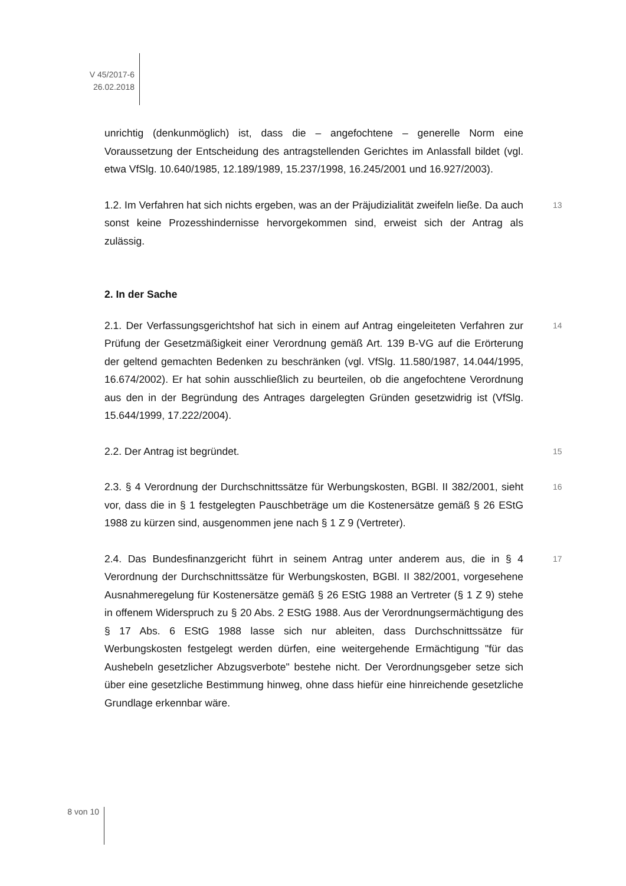V 45/2017-6
26.02.2018
unrichtig (denkunmöglich) ist, dass die – angefochtene – generelle Norm eine Voraussetzung der Entscheidung des antragstellenden Gerichtes im Anlassfall bildet (vgl. etwa VfSlg. 10.640/1985, 12.189/1989, 15.237/1998, 16.245/2001 und 16.927/2003).
13 1.2. Im Verfahren hat sich nichts ergeben, was an der Präjudizialität zweifeln ließe. Da auch sonst keine Prozesshindernisse hervorgekommen sind, erweist sich der Antrag als zulässig.
2. In der Sache
14 2.1. Der Verfassungsgerichtshof hat sich in einem auf Antrag eingeleiteten Verfahren zur Prüfung der Gesetzmäßigkeit einer Verordnung gemäß Art. 139 B-VG auf die Erörterung der geltend gemachten Bedenken zu beschränken (vgl. VfSlg. 11.580/1987, 14.044/1995, 16.674/2002). Er hat sohin ausschließlich zu beurteilen, ob die angefochtene Verordnung aus den in der Begründung des Antrages dargelegten Gründen gesetzwidrig ist (VfSlg. 15.644/1999, 17.222/2004).
15 2.2. Der Antrag ist begründet.
16 2.3. § 4 Verordnung der Durchschnittssätze für Werbungskosten, BGBl. II 382/2001, sieht vor, dass die in § 1 festgelegten Pauschbeträge um die Kostenersätze gemäß § 26 EStG 1988 zu kürzen sind, ausgenommen jene nach § 1 Z 9 (Vertreter).
17 2.4. Das Bundesfinanzgericht führt in seinem Antrag unter anderem aus, die in § 4 Verordnung der Durchschnittssätze für Werbungskosten, BGBl. II 382/2001, vorgesehene Ausnahmeregelung für Kostenersätze gemäß § 26 EStG 1988 an Vertreter (§ 1 Z 9) stehe in offenem Widerspruch zu § 20 Abs. 2 EStG 1988. Aus der Verordnungsermächtigung des § 17 Abs. 6 EStG 1988 lasse sich nur ableiten, dass Durchschnittssätze für Werbungskosten festgelegt werden dürfen, eine weitergehende Ermächtigung "für das Aushebeln gesetzlicher Abzugsverbote" bestehe nicht. Der Verordnungsgeber setze sich über eine gesetzliche Bestimmung hinweg, ohne dass hiefür eine hinreichende gesetzliche Grundlage erkennbar wäre.
8 von 10